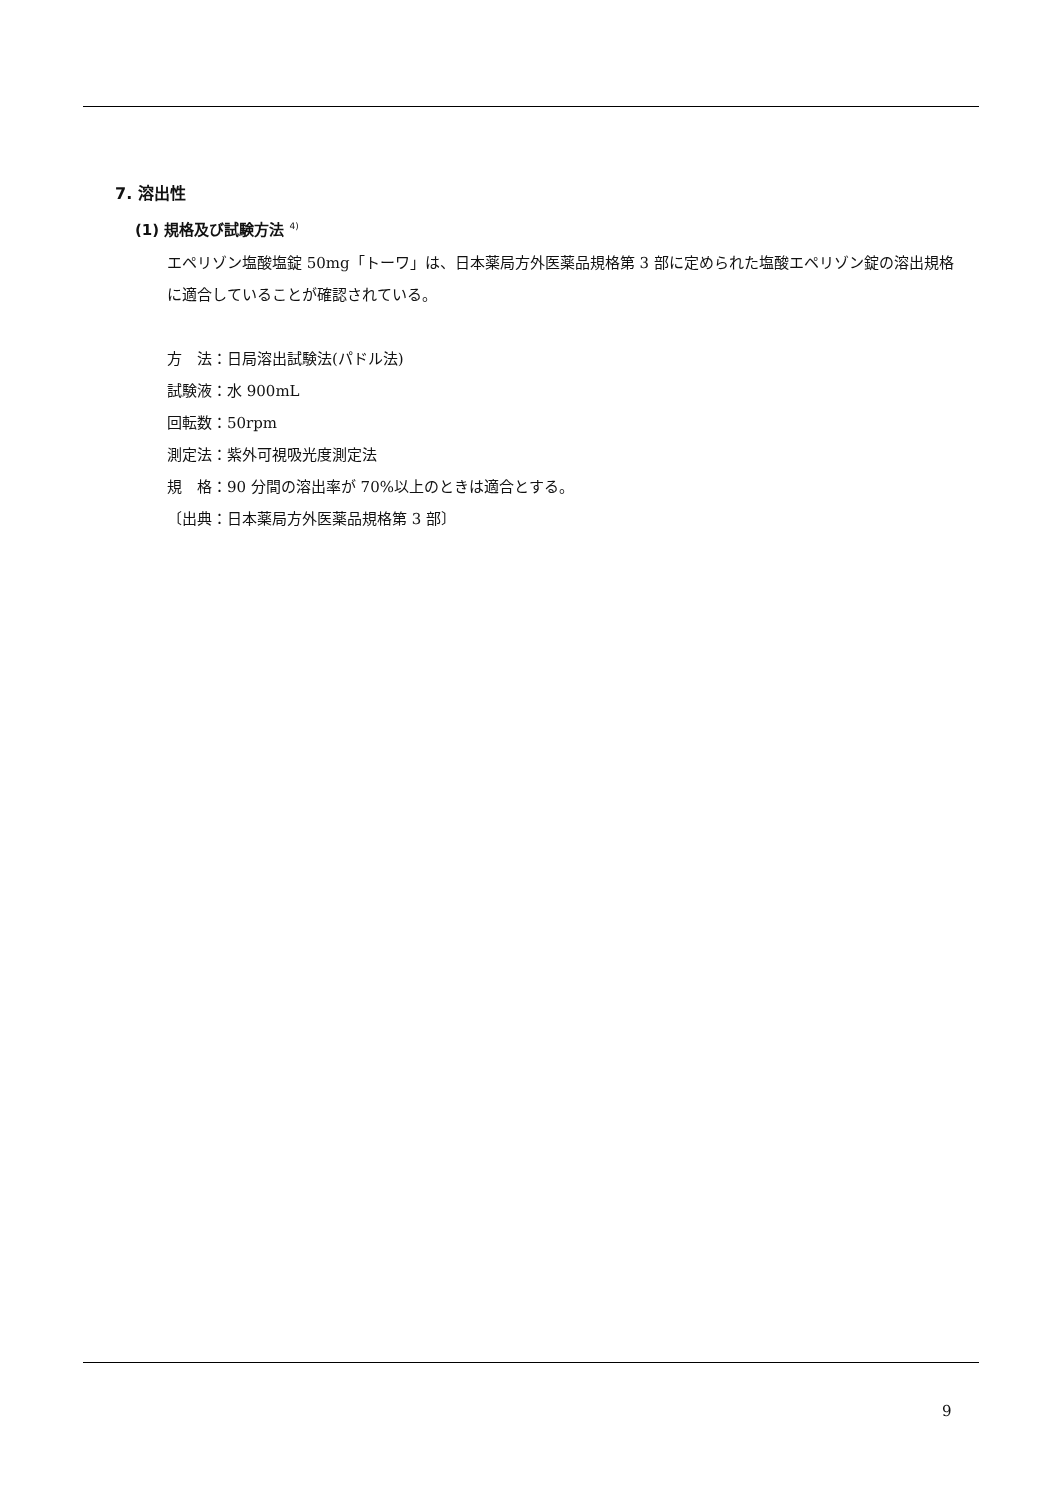7. 溶出性
(1) 規格及び試験方法 <sup>4)</sup>
エペリゾン塩酸塩錠 50mg「トーワ」は、日本薬局方外医薬品規格第 3 部に定められた塩酸エペリゾン錠の溶出規格に適合していることが確認されている。
方　法：日局溶出試験法(パドル法)
試験液：水 900mL
回転数：50rpm
測定法：紫外可視吸光度測定法
規　格：90 分間の溶出率が 70%以上のときは適合とする。
〔出典：日本薬局方外医薬品規格第 3 部〕
9